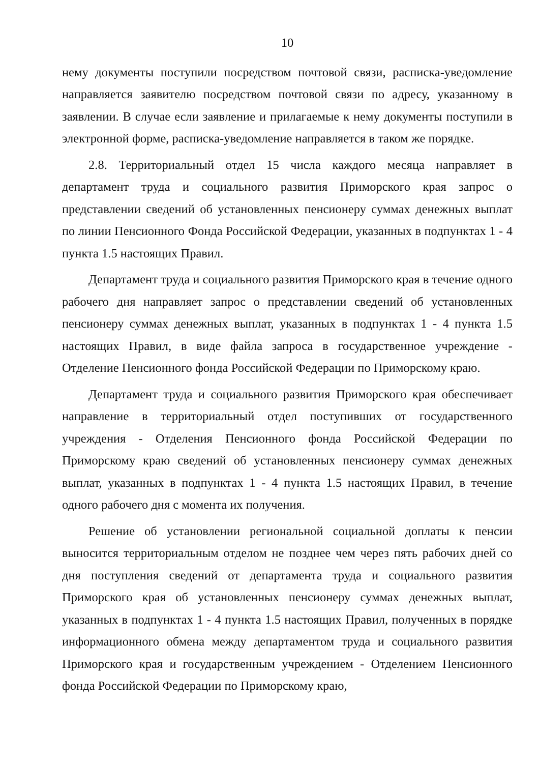10
нему документы поступили посредством почтовой связи, расписка-уведомление направляется заявителю посредством почтовой связи по адресу, указанному в заявлении. В случае если заявление и прилагаемые к нему документы поступили в электронной форме, расписка-уведомление направляется в таком же порядке.
2.8. Территориальный отдел 15 числа каждого месяца направляет в департамент труда и социального развития Приморского края запрос о представлении сведений об установленных пенсионеру суммах денежных выплат по линии Пенсионного Фонда Российской Федерации, указанных в подпунктах 1 - 4 пункта 1.5 настоящих Правил.
Департамент труда и социального развития Приморского края в течение одного рабочего дня направляет запрос о представлении сведений об установленных пенсионеру суммах денежных выплат, указанных в подпунктах 1 - 4 пункта 1.5 настоящих Правил, в виде файла запроса в государственное учреждение - Отделение Пенсионного фонда Российской Федерации по Приморскому краю.
Департамент труда и социального развития Приморского края обеспечивает направление в территориальный отдел поступивших от государственного учреждения - Отделения Пенсионного фонда Российской Федерации по Приморскому краю сведений об установленных пенсионеру суммах денежных выплат, указанных в подпунктах 1 - 4 пункта 1.5 настоящих Правил, в течение одного рабочего дня с момента их получения.
Решение об установлении региональной социальной доплаты к пенсии выносится территориальным отделом не позднее чем через пять рабочих дней со дня поступления сведений от департамента труда и социального развития Приморского края об установленных пенсионеру суммах денежных выплат, указанных в подпунктах 1 - 4 пункта 1.5 настоящих Правил, полученных в порядке информационного обмена между департаментом труда и социального развития Приморского края и государственным учреждением - Отделением Пенсионного фонда Российской Федерации по Приморскому краю,